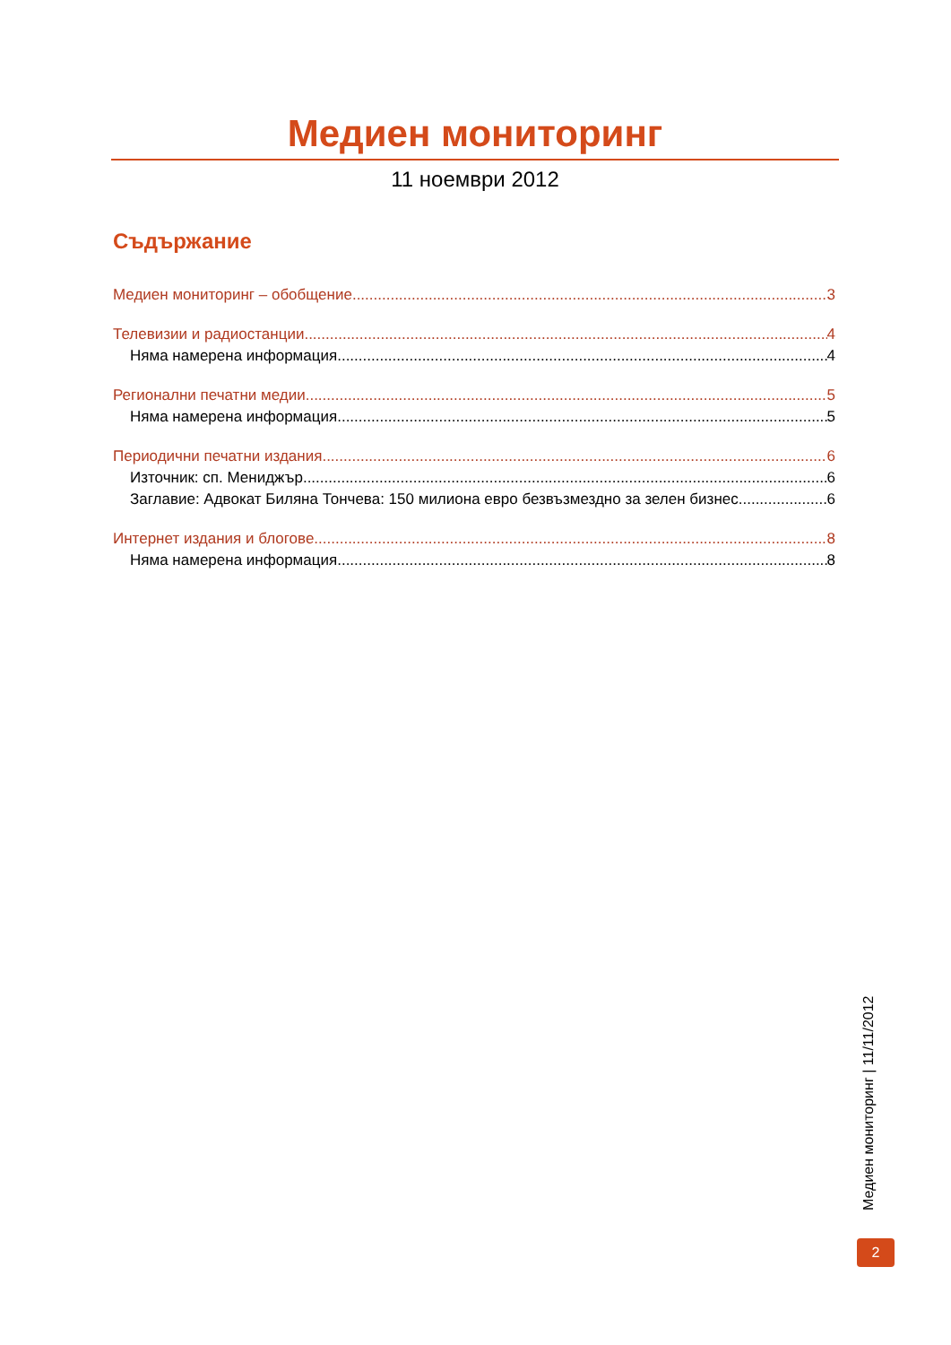Медиен мониторинг
11 ноември 2012
Съдържание
Медиен мониторинг – обобщение 3
Телевизии и радиостанции 4
Няма намерена информация. 4
Регионални печатни медии 5
Няма намерена информация. 5
Периодични печатни издания 6
Източник: сп. Мениджър 6
Заглавие: Адвокат Биляна Тончева: 150 милиона евро безвъзмездно за зелен бизнес 6
Интернет издания и блогове 8
Няма намерена информация. 8
Медиен мониторинг | 11/11/2012
2